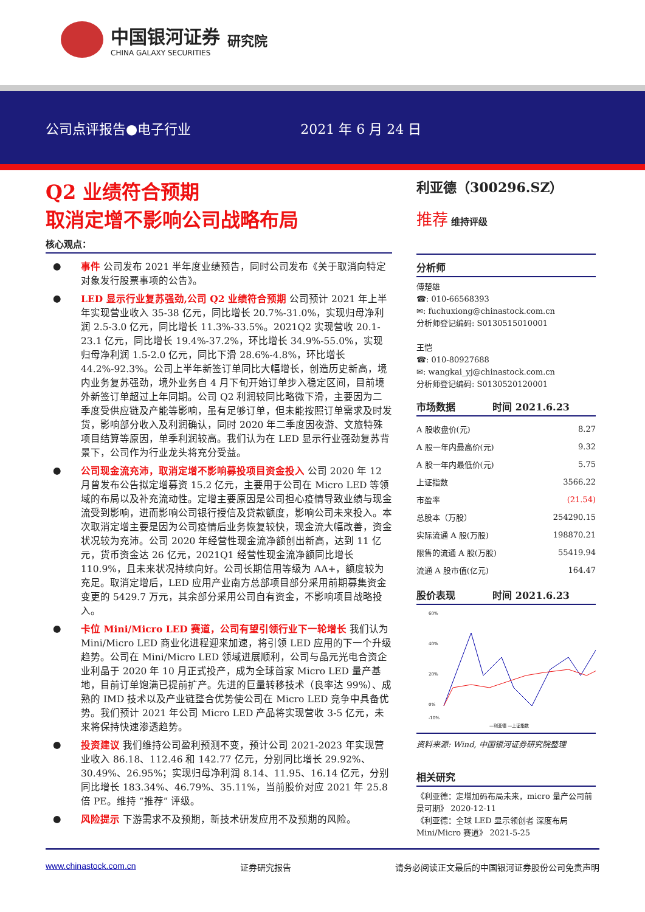中国银河证券
CHINA GALAXY SECURITIES
研究院
公司点评报告●电子行业 2021 年 6 月 24 日
Q2 业绩符合预期
取消定增不影响公司战略布局
核心观点：
● 事件 公司发布 2021 半年度业绩预告，同时公司发布《关于取消向特定对象发行股票事项的公告》。
● LED 显示行业复苏强劲,公司 Q2 业绩符合预期 公司预计 2021 年上半年实现营业收入 35-38 亿元，同比增长 20.7%-31.0%，实现归母净利润 2.5-3.0 亿元，同比增长 11.3%-33.5%。2021Q2 实现营收 20.1-23.1 亿元，同比增长 19.4%-37.2%，环比增长 34.9%-55.0%，实现归母净利润 1.5-2.0 亿元，同比下滑 28.6%-4.8%，环比增长 44.2%-92.3%。公司上半年新签订单同比大幅增长，创造历史新高，境内业务复苏强劲，境外业务自 4 月下旬开始订单步入稳定区间，目前境外新签订单超过上年同期。公司 Q2 利润较同比略微下滑，主要因为二季度受供应链及产能等影响，虽有足够订单，但未能按照订单需求及时发货，影响部分收入及利润确认，同时 2020 年二季度因夜游、文旅特殊项目结算等原因，单季利润较高。我们认为在 LED 显示行业强劲复苏背景下，公司作为行业龙头将充分受益。
● 公司现金流充沛，取消定增不影响募投项目资金投入 公司 2020 年 12 月曾发布公告拟定增募资 15.2 亿元，主要用于公司在 Micro LED 等领域的布局以及补充流动性。定增主要原因是公司担心疫情导致业绩与现金流受到影响，进而影响公司银行授信及贷款额度，影响公司未来投入。本次取消定增主要是因为公司疫情后业务恢复较快，现金流大幅改善，资金状况较为充沛。公司 2020 年经营性现金流净额创出新高，达到 11 亿元，货币资金达 26 亿元，2021Q1 经营性现金流净额同比增长 110.9%，且未来状况持续向好。公司长期信用等级为 AA+，额度较为充足。取消定增后，LED 应用产业南方总部项目部分采用前期募集资金变更的 5429.7 万元，其余部分采用公司自有资金，不影响项目战略投入。
● 卡位 Mini/Micro LED 赛道，公司有望引领行业下一轮增长 我们认为 Mini/Micro LED 商业化进程迎来加速，将引领 LED 应用的下一个升级趋势。公司在 Mini/Micro LED 领域进展顺利，公司与晶元光电合资企业利晶于 2020 年 10 月正式投产，成为全球首家 Micro LED 量产基地，目前订单饱满已提前扩产。先进的巨量转移技术（良率达 99%）、成熟的 IMD 技术以及产业链整合优势使公司在 Micro LED 竞争中具备优势。我们预计 2021 年公司 Micro LED 产品将实现营收 3-5 亿元，未来将保持快速渗透趋势。
● 投资建议 我们维持公司盈利预测不变，预计公司 2021-2023 年实现营业收入 86.18、112.46 和 142.77 亿元，分别同比增长 29.92%、30.49%、26.95%；实现归母净利润 8.14、11.95、16.14 亿元，分别同比增长 183.34%、46.79%、35.11%，当前股价对应 2021 年 25.8 倍 PE。维持 “推荐” 评级。
● 风险提示 下游需求不及预期，新技术研发应用不及预期的风险。
利亚德（300296.SZ）
推荐 维持评级
分析师
傅楚雄
☎: 010-66568393
✉: fuchuxiong@chinastock.com.cn
分析师登记编码: S0130515010001
王恺
☎: 010-80927688
✉: wangkai_yj@chinastock.com.cn
分析师登记编码: S0130520120001
市场数据 时间 2021.6.23
| A 股收盘价(元) | 8.27 |
| A 股一年内最高价(元) | 9.32 |
| A 股一年内最低价(元) | 5.75 |
| 上证指数 | 3566.22 |
| 市盈率 | (21.54) |
| 总股本（万股） | 254290.15 |
| 实际流通 A 股(万股) | 198870.21 |
| 限售的流通 A 股(万股) | 55419.94 |
| 流通 A 股市值(亿元) | 164.47 |
股价表现 时间 2021.6.23
60%
40%
20%
0%
-10%
—利亚德 —上证指数
资料来源: Wind, 中国银河证券研究院整理
相关研究
《利亚德：定增加码布局未来，micro 量产公司前景可期》 2020-12-11
《利亚德：全球 LED 显示领创者 深度布局 Mini/Micro 赛道》 2021-5-25
www.chinastock.com.cn 证券研究报告 请务必阅读正文最后的中国银河证券股份公司免责声明